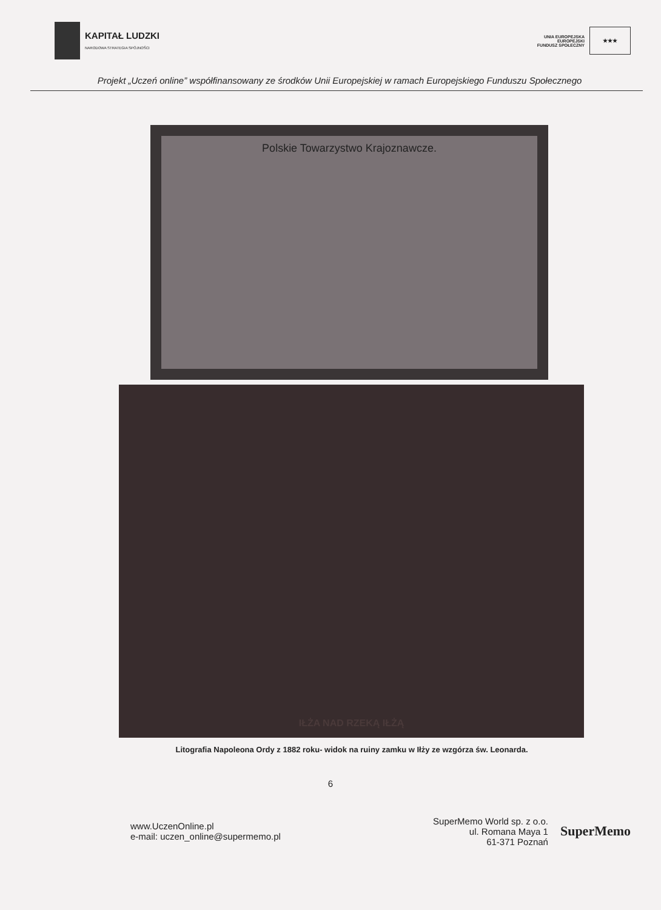KAPITAŁ LUDZKI
NARODOWA STRATEGIA SPÓJNOŚCI
UNIA EUROPEJSKA
EUROPEJSKI
FUNDUSZ SPOŁECZNY
★★★
Projekt „Uczeń online” współfinansowany ze środków Unii Europejskiej w ramach Europejskiego Funduszu Społecznego
Polskie Towarzystwo Krajoznawcze.
IŁŻA NAD RZEKĄ IŁŻĄ
Litografia Napoleona Ordy z 1882 roku- widok na ruiny zamku w Iłży ze wzgórza św. Leonarda.
6
www.UczenOnline.pl
e-mail: uczen_online@supermemo.pl
SuperMemo World sp. z o.o.
ul. Romana Maya 1
61-371 Poznań
SuperMemo